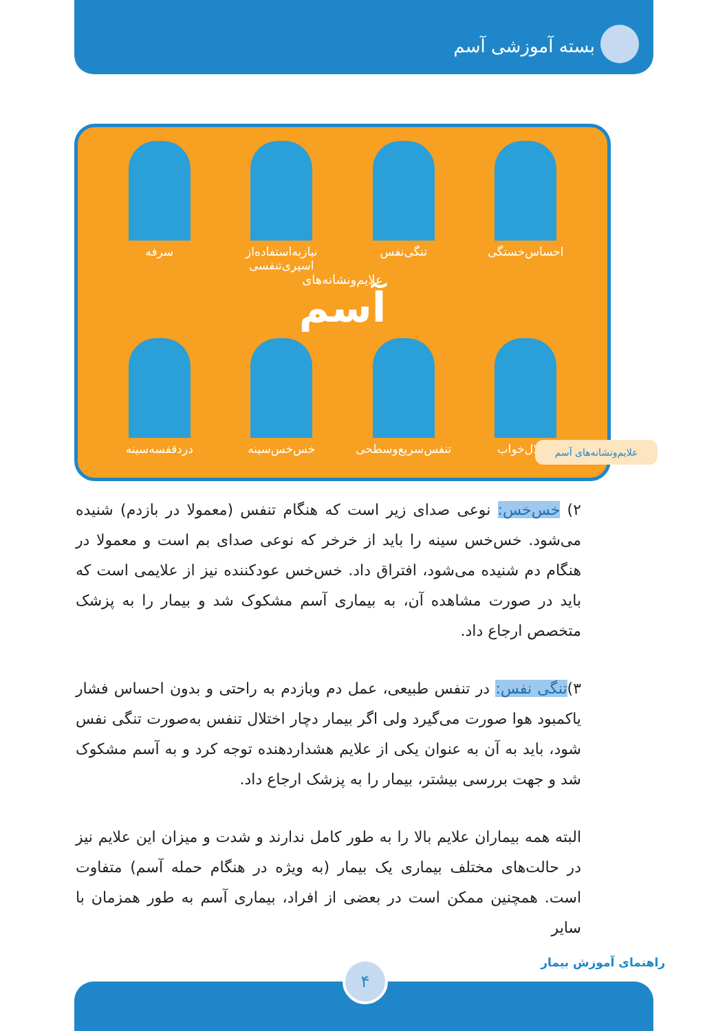بسته آموزشی آسم
احساس‌خستگی تنگی‌نفس نیازبه‌استفاده‌از اسپری‌تنفسی
سرفه
علایم‌ونشانه‌های
آسم
اختلال‌خواب تنفس‌سریع‌وسطحی
خس‌خس‌سینه دردقفسه‌سینه
علایم‌ونشانه‌های آسم
۲) خس‌خس: نوعی صدای زیر است که هنگام تنفس (معمولا در بازدم) شنیده می‌شود. خس‌خس سینه را باید از خرخر که نوعی صدای بم است و معمولا در هنگام دم شنیده می‌شود، افتراق داد. خس‌خس عودکننده نیز از علایمی است که باید در صورت مشاهده آن، به بیماری آسم مشکوک شد و بیمار را به پزشک متخصص ارجاع داد.
۳)تنگی نفس: در تنفس طبیعی، عمل دم وبازدم به راحتی و بدون احساس فشار یاکمبود هوا صورت می‌گیرد ولی اگر بیمار دچار اختلال تنفس به‌صورت تنگی نفس شود، باید به آن به عنوان یکی از علایم هشداردهنده توجه کرد و به آسم مشکوک شد و جهت بررسی بیشتر، بیمار را به پزشک ارجاع داد.
البته همه بیماران علایم بالا را به طور کامل ندارند و شدت و میزان این علایم نیز در حالت‌های مختلف بیماری یک بیمار (به ویژه در هنگام حمله آسم) متفاوت است. همچنین ممکن است در بعضی از افراد، بیماری آسم به طور همزمان با سایر
راهنمای آموزش بیمار ۴